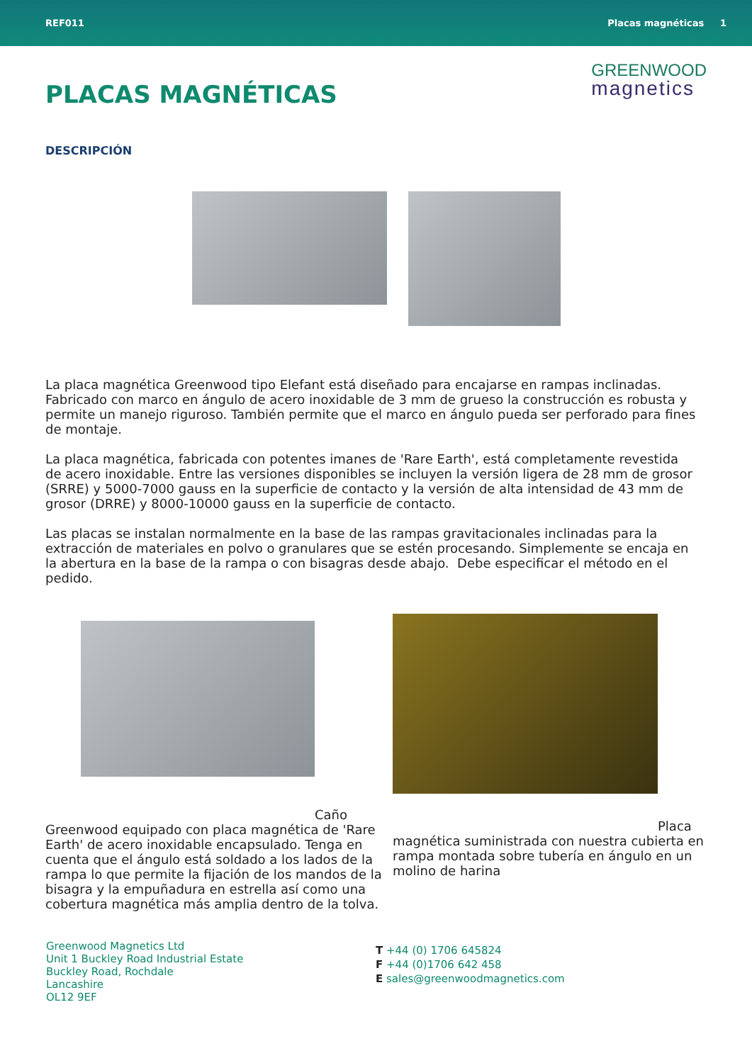REF011 Placas magnéticas 1
GREENWOOD
magnetics
PLACAS MAGNÉTICAS
DESCRIPCIÓN
La placa magnética Greenwood tipo Elefant está diseñado para encajarse en rampas inclinadas. Fabricado con marco en ángulo de acero inoxidable de 3 mm de grueso la construcción es robusta y permite un manejo riguroso. También permite que el marco en ángulo pueda ser perforado para fines de montaje.
La placa magnética, fabricada con potentes imanes de 'Rare Earth', está completamente revestida de acero inoxidable. Entre las versiones disponibles se incluyen la versión ligera de 28 mm de grosor (SRRE) y 5000-7000 gauss en la superficie de contacto y la versión de alta intensidad de 43 mm de grosor (DRRE) y 8000-10000 gauss en la superficie de contacto.
Las placas se instalan normalmente en la base de las rampas gravitacionales inclinadas para la extracción de materiales en polvo o granulares que se estén procesando. Simplemente se encaja en la abertura en la base de la rampa o con bisagras desde abajo. Debe especificar el método en el pedido.
Caño Greenwood equipado con placa magnética de 'Rare Earth' de acero inoxidable encapsulado. Tenga en cuenta que el ángulo está soldado a los lados de la rampa lo que permite la fijación de los mandos de la bisagra y la empuñadura en estrella así como una cobertura magnética más amplia dentro de la tolva.
Placa magnética suministrada con nuestra cubierta en rampa montada sobre tubería en ángulo en un molino de harina
Greenwood Magnetics Ltd
Unit 1 Buckley Road Industrial Estate
Buckley Road, Rochdale
Lancashire
OL12 9EF
T +44 (0) 1706 645824
F +44 (0)1706 642 458
E sales@greenwoodmagnetics.com